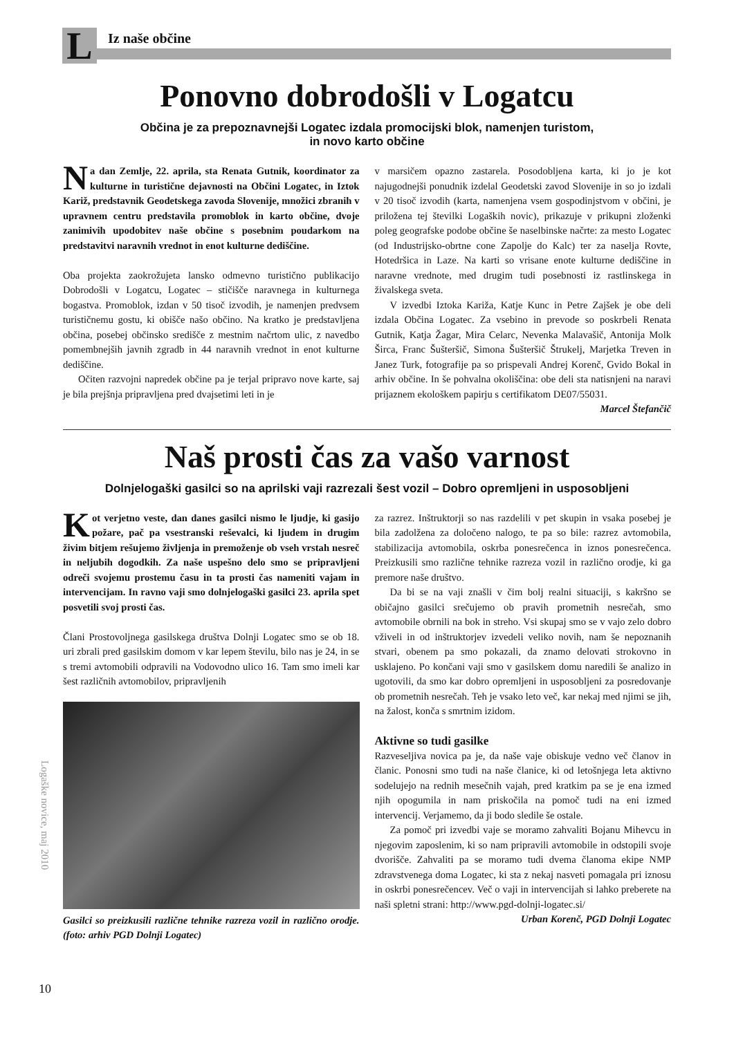L Iz naše občine
Ponovno dobrodošli v Logatcu
Občina je za prepoznavnejši Logatec izdala promocijski blok, namenjen turistom,
in novo karto občine
Na dan Zemlje, 22. aprila, sta Renata Gutnik, koordinator za kulturne in turistične dejavnosti na Občini Logatec, in Iztok Kariž, predstavnik Geodetskega zavoda Slovenije, množici zbranih v upravnem centru predstavila promoblok in karto občine, dvoje zanimivih upodobitev naše občine s posebnim poudarkom na predstavitvi naravnih vrednot in enot kulturne dediščine.
Oba projekta zaokrožujeta lansko odmevno turistično publikacijo Dobrodošli v Logatcu, Logatec – stičišče naravnega in kulturnega bogastva. Promoblok, izdan v 50 tisoč izvodih, je namenjen predvsem turističnemu gostu, ki obišče našo občino. Na kratko je predstavljena občina, posebej občinsko središče z mestnim načrtom ulic, z navedbo pomembnejših javnih zgradb in 44 naravnih vrednot in enot kulturne dediščine.
Očiten razvojni napredek občine pa je terjal pripravo nove karte, saj je bila prejšnja pripravljena pred dvajsetimi leti in je
v marsičem opazno zastarela. Posodobljena karta, ki jo je kot najugodnejši ponudnik izdelal Geodetski zavod Slovenije in so jo izdali v 20 tisoč izvodih (karta, namenjena vsem gospodinjstvom v občini, je priložena tej številki Logaških novic), prikazuje v prikupni zloženki poleg geografske podobe občine še naselbinske načrte: za mesto Logatec (od Industrijsko-obrtne cone Zapolje do Kalc) ter za naselja Rovte, Hotedršica in Laze. Na karti so vrisane enote kulturne dediščine in naravne vrednote, med drugim tudi posebnosti iz rastlinskega in živalskega sveta.
V izvedbi Iztoka Kariža, Katje Kunc in Petre Zajšek je obe deli izdala Občina Logatec. Za vsebino in prevode so poskrbeli Renata Gutnik, Katja Žagar, Mira Celarc, Nevenka Malavašič, Antonija Molk Širca, Franc Šušteršič, Simona Šušteršič Štrukelj, Marjetka Treven in Janez Turk, fotografije pa so prispevali Andrej Korenč, Gvido Bokal in arhiv občine. In še pohvalna okoliščina: obe deli sta natisnjeni na naravi prijaznem ekološkem papirju s certifikatom DE07/55031.
Marcel Štefančič
Naš prosti čas za vašo varnost
Dolnjelogaški gasilci so na aprilski vaji razrezali šest vozil – Dobro opremljeni in usposobljeni
Kot verjetno veste, dan danes gasilci nismo le ljudje, ki gasijo požare, pač pa vsestranski reševalci, ki ljudem in drugim živim bitjem rešujemo življenja in premoženje ob vseh vrstah nesreč in neljubih dogodkih. Za naše uspešno delo smo se pripravljeni odreči svojemu prostemu času in ta prosti čas nameniti vajam in intervencijam. In ravno vaji smo dolnjelogaški gasilci 23. aprila spet posvetili svoj prosti čas.
Člani Prostovoljnega gasilskega društva Dolnji Logatec smo se ob 18. uri zbrali pred gasilskim domom v kar lepem številu, bilo nas je 24, in se s tremi avtomobili odpravili na Vodovodno ulico 16. Tam smo imeli kar šest različnih avtomobilov, pripravljenih
Gasilci so preizkusili različne tehnike razreza vozil in različno orodje. (foto: arhiv PGD Dolnji Logatec)
za razrez. Inštruktorji so nas razdelili v pet skupin in vsaka posebej je bila zadolžena za določeno nalogo, te pa so bile: razrez avtomobila, stabilizacija avtomobila, oskrba ponesrečenca in iznos ponesrečenca. Preizkusili smo različne tehnike razreza vozil in različno orodje, ki ga premore naše društvo.
Da bi se na vaji znašli v čim bolj realni situaciji, s kakršno se običajno gasilci srečujemo ob pravih prometnih nesrečah, smo avtomobile obrnili na bok in streho. Vsi skupaj smo se v vajo zelo dobro vživeli in od inštruktorjev izvedeli veliko novih, nam še nepoznanih stvari, obenem pa smo pokazali, da znamo delovati strokovno in usklajeno. Po končani vaji smo v gasilskem domu naredili še analizo in ugotovili, da smo kar dobro opremljeni in usposobljeni za posredovanje ob prometnih nesrečah. Teh je vsako leto več, kar nekaj med njimi se jih, na žalost, konča s smrtnim izidom.
Aktivne so tudi gasilke
Razveseljiva novica pa je, da naše vaje obiskuje vedno več članov in članic. Ponosni smo tudi na naše članice, ki od letošnjega leta aktivno sodelujejo na rednih mesečnih vajah, pred kratkim pa se je ena izmed njih opogumila in nam priskočila na pomoč tudi na eni izmed intervencij. Verjamemo, da ji bodo sledile še ostale.
Za pomoč pri izvedbi vaje se moramo zahvaliti Bojanu Mihevcu in njegovim zaposlenim, ki so nam pripravili avtomobile in odstopili svoje dvorišče. Zahvaliti pa se moramo tudi dvema članoma ekipe NMP zdravstvenega doma Logatec, ki sta z nekaj nasveti pomagala pri iznosu in oskrbi ponesrečencev. Več o vaji in intervencijah si lahko preberete na naši spletni strani: http://www.pgd-dolnji-logatec.si/
Urban Korenč, PGD Dolnji Logatec
Logaške novice, maj 2010
10